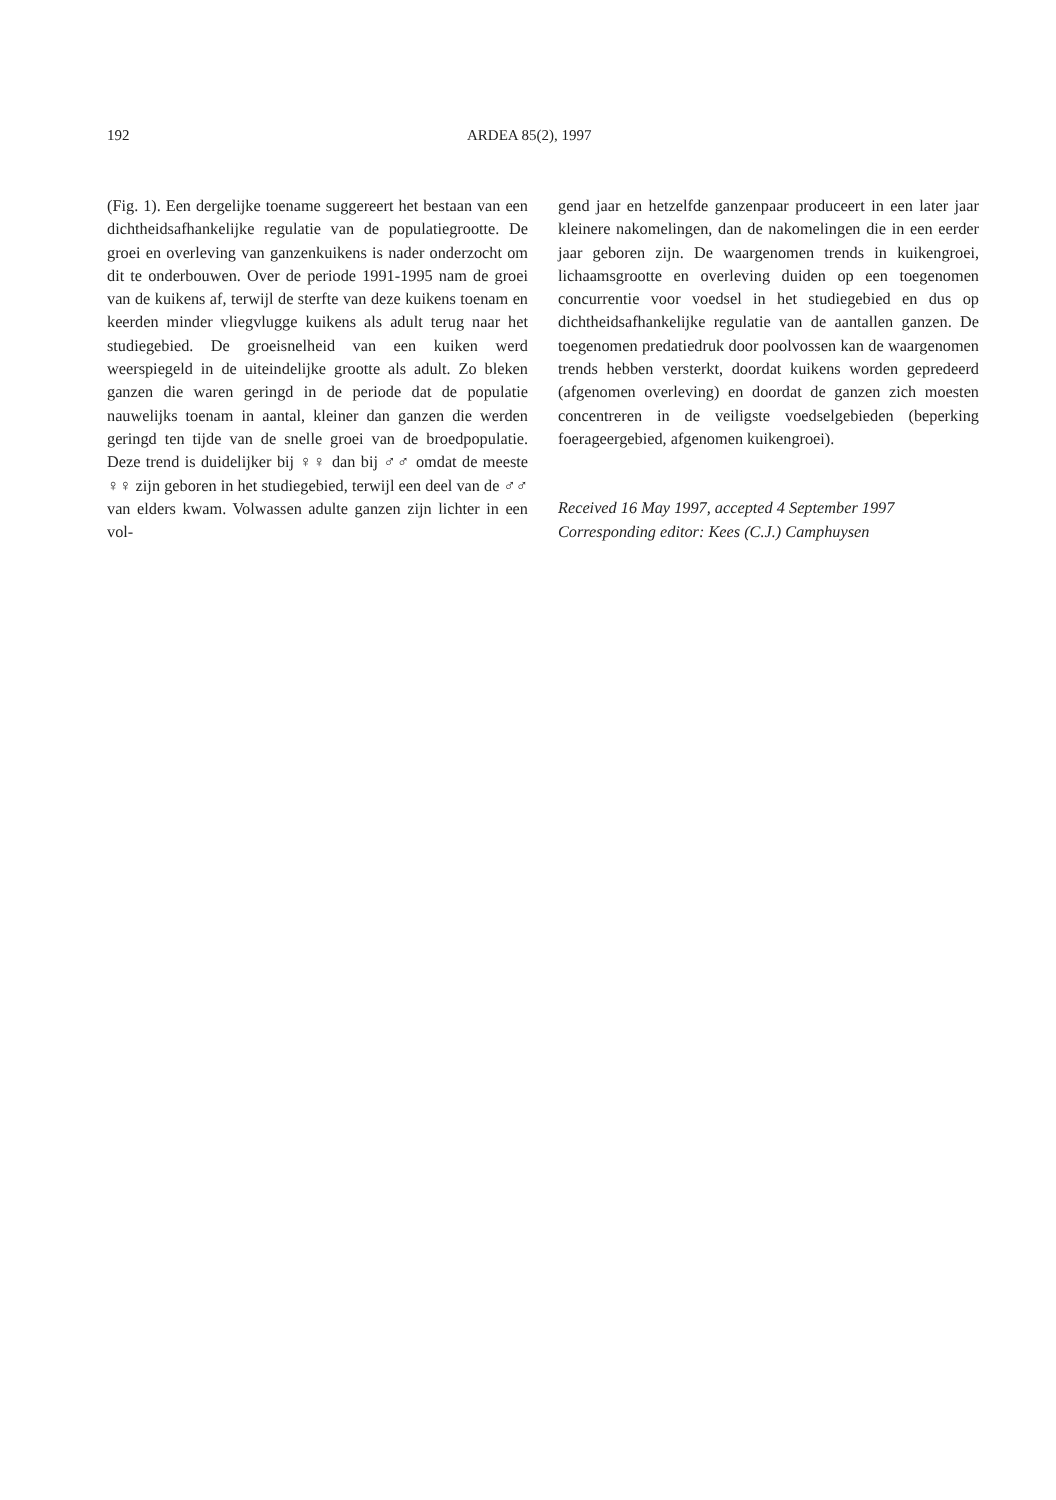192 ARDEA 85(2), 1997
(Fig. 1). Een dergelijke toename suggereert het bestaan van een dichtheidsafhankelijke regulatie van de populatiegrootte. De groei en overleving van ganzenkuikens is nader onderzocht om dit te onderbouwen. Over de periode 1991-1995 nam de groei van de kuikens af, terwijl de sterfte van deze kuikens toenam en keerden minder vliegvlugge kuikens als adult terug naar het studiegebied. De groeisnelheid van een kuiken werd weerspiegeld in de uiteindelijke grootte als adult. Zo bleken ganzen die waren geringd in de periode dat de populatie nauwelijks toenam in aantal, kleiner dan ganzen die werden geringd ten tijde van de snelle groei van de broedpopulatie. Deze trend is duidelijker bij ♀♀ dan bij ♂♂ omdat de meeste ♀♀ zijn geboren in het studiegebied, terwijl een deel van de ♂♂ van elders kwam. Volwassen adulte ganzen zijn lichter in een vol-
gend jaar en hetzelfde ganzenpaar produceert in een later jaar kleinere nakomelingen, dan de nakomelingen die in een eerder jaar geboren zijn. De waargenomen trends in kuikengroei, lichaamsgrootte en overleving duiden op een toegenomen concurrentie voor voedsel in het studiegebied en dus op dichtheidsafhankelijke regulatie van de aantallen ganzen. De toegenomen predatiedruk door poolvossen kan de waargenomen trends hebben versterkt, doordat kuikens worden gepredeerd (afgenomen overleving) en doordat de ganzen zich moesten concentreren in de veiligste voedselgebieden (beperking foerageergebied, afgenomen kuikengroei).
Received 16 May 1997, accepted 4 September 1997
Corresponding editor: Kees (C.J.) Camphuysen